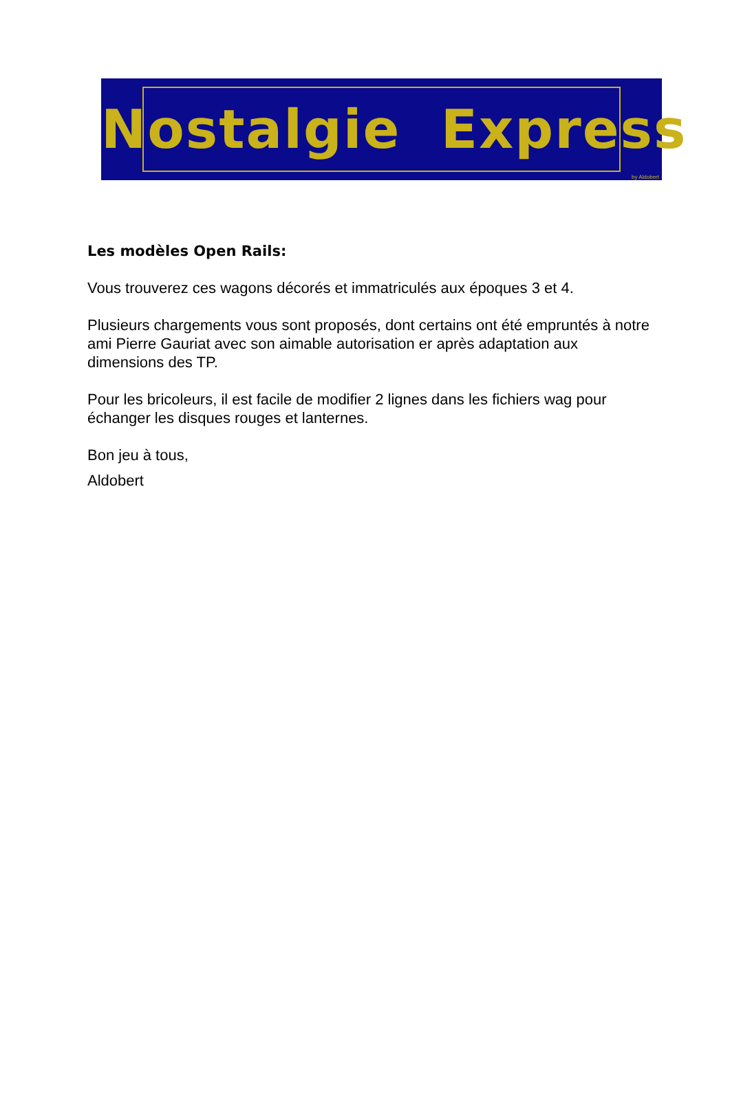Nostalgie Express
by Aldobert
Les modèles Open Rails:
Vous trouverez ces wagons décorés et immatriculés aux époques 3 et 4.
Plusieurs chargements vous sont proposés, dont certains ont été empruntés à notre ami Pierre Gauriat avec son aimable autorisation er après adaptation aux dimensions des TP.
Pour les bricoleurs, il est facile de modifier 2 lignes dans les fichiers wag pour échanger les disques rouges et lanternes.
Bon jeu à tous,
Aldobert